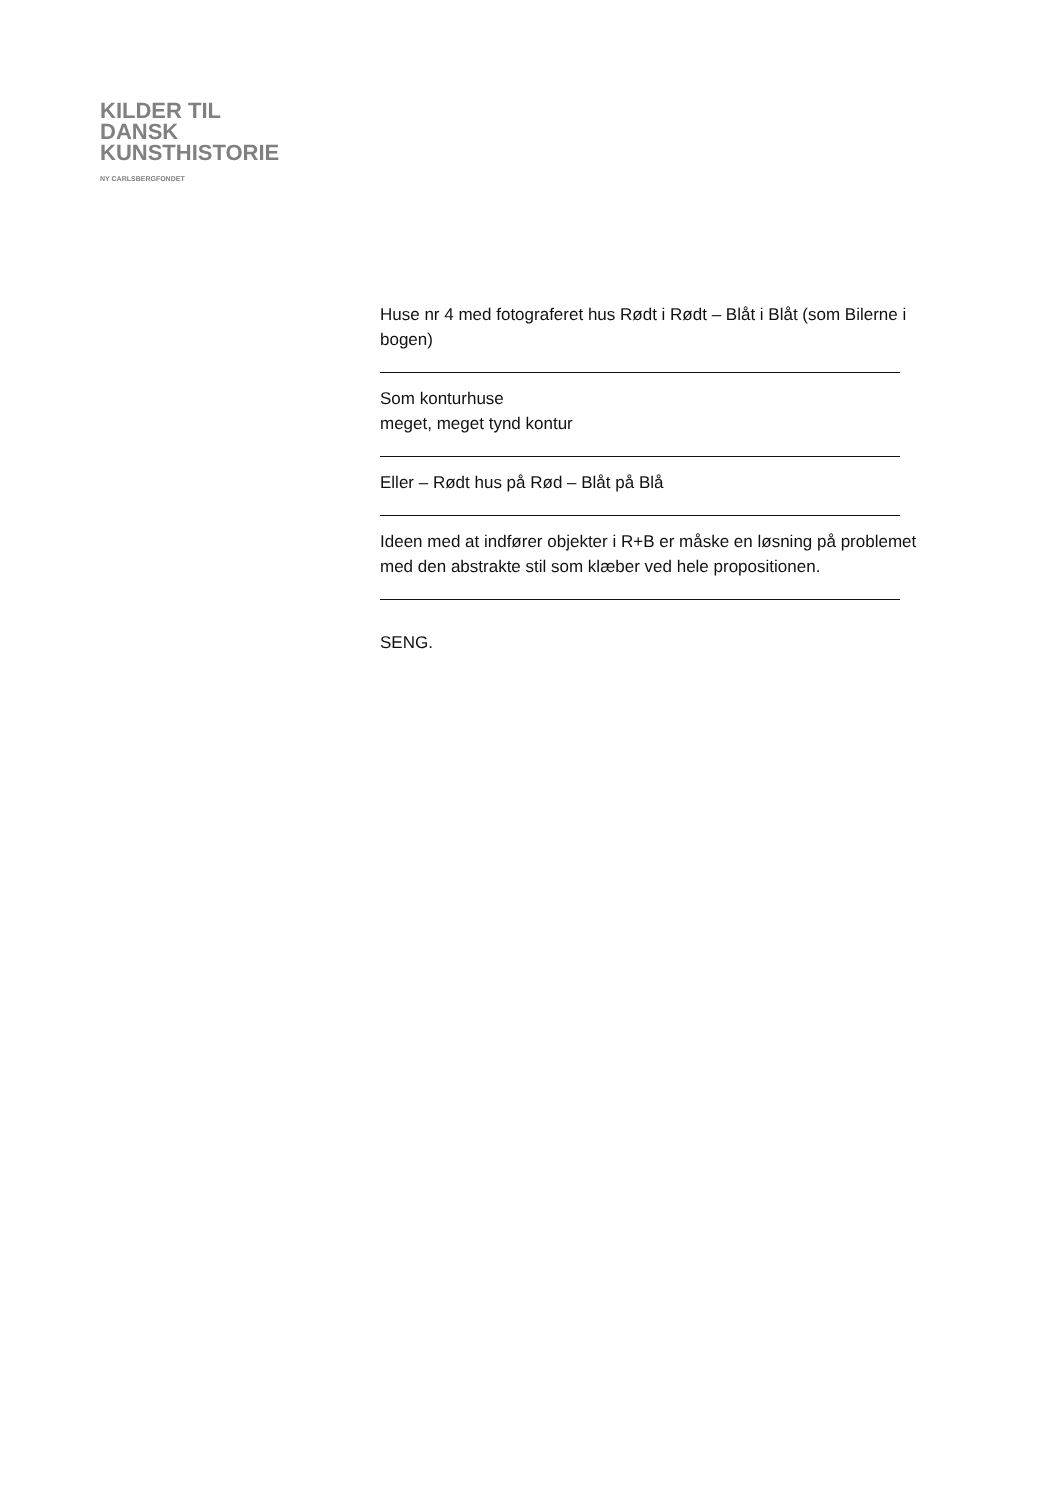KILDER TIL
DANSK
KUNSTHISTORIE
NY CARLSBERGFONDET
Huse nr 4 med fotograferet hus Rødt i Rødt – Blåt i Blåt (som Bilerne i bogen)
Som konturhuse
meget, meget tynd kontur
Eller – Rødt hus på Rød – Blåt på Blå
Ideen med at indfører objekter i R+B er måske en løsning på problemet med den abstrakte stil som klæber ved hele propositionen.
SENG.